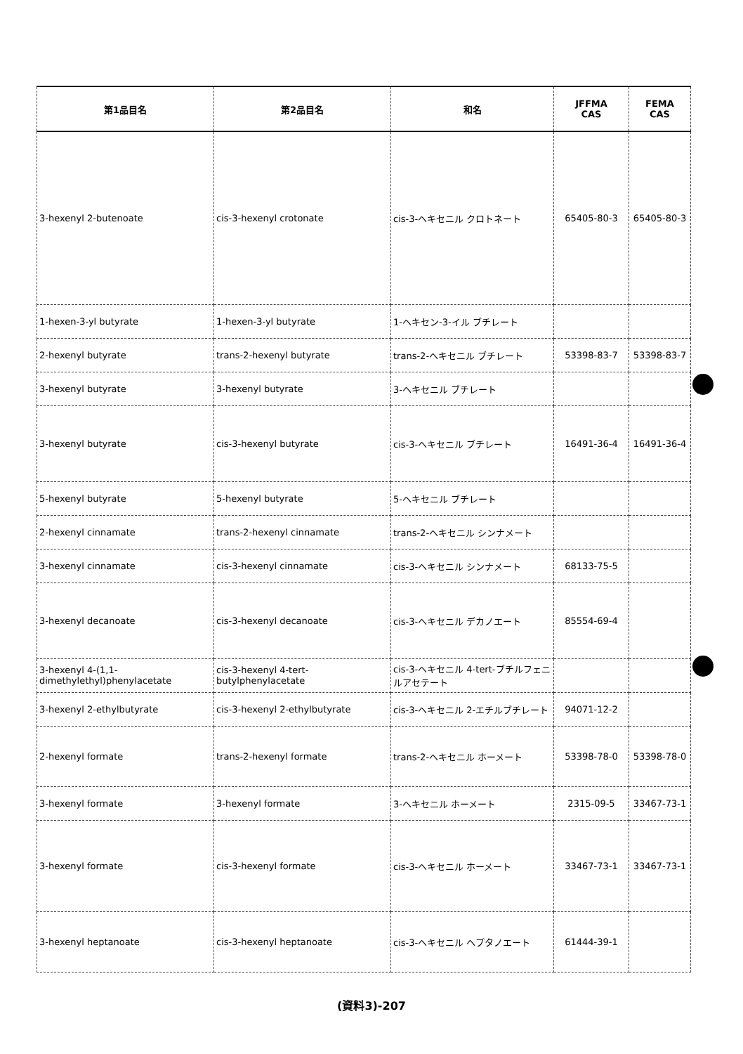| 第1品目名 | 第2品目名 | 和名 | JFFMA CAS | FEMA CAS |
| --- | --- | --- | --- | --- |
| 3-hexenyl 2-butenoate | cis-3-hexenyl crotonate | cis-3-ヘキセニル クロトネート | 65405-80-3 | 65405-80-3 |
| 1-hexen-3-yl butyrate | 1-hexen-3-yl butyrate | 1-ヘキセン-3-イル ブチレート | | |
| 2-hexenyl butyrate | trans-2-hexenyl butyrate | trans-2-ヘキセニル ブチレート | 53398-83-7 | 53398-83-7 |
| 3-hexenyl butyrate | 3-hexenyl butyrate | 3-ヘキセニル ブチレート | | |
| 3-hexenyl butyrate | cis-3-hexenyl butyrate | cis-3-ヘキセニル ブチレート | 16491-36-4 | 16491-36-4 |
| 5-hexenyl butyrate | 5-hexenyl butyrate | 5-ヘキセニル ブチレート | | |
| 2-hexenyl cinnamate | trans-2-hexenyl cinnamate | trans-2-ヘキセニル シンナメート | | |
| 3-hexenyl cinnamate | cis-3-hexenyl cinnamate | cis-3-ヘキセニル シンナメート | 68133-75-5 | |
| 3-hexenyl decanoate | cis-3-hexenyl decanoate | cis-3-ヘキセニル デカノエート | 85554-69-4 | |
| 3-hexenyl 4-(1,1-dimethylethyl)phenylacetate | cis-3-hexenyl 4-tert-butylphenylacetate | cis-3-ヘキセニル 4-tert-ブチルフェニルアセテート | | |
| 3-hexenyl 2-ethylbutyrate | cis-3-hexenyl 2-ethylbutyrate | cis-3-ヘキセニル 2-エチルブチレート | 94071-12-2 | |
| 2-hexenyl formate | trans-2-hexenyl formate | trans-2-ヘキセニル ホーメート | 53398-78-0 | 53398-78-0 |
| 3-hexenyl formate | 3-hexenyl formate | 3-ヘキセニル ホーメート | 2315-09-5 | 33467-73-1 |
| 3-hexenyl formate | cis-3-hexenyl formate | cis-3-ヘキセニル ホーメート | 33467-73-1 | 33467-73-1 |
| 3-hexenyl heptanoate | cis-3-hexenyl heptanoate | cis-3-ヘキセニル ヘプタノエート | 61444-39-1 | |
(資料3)-207